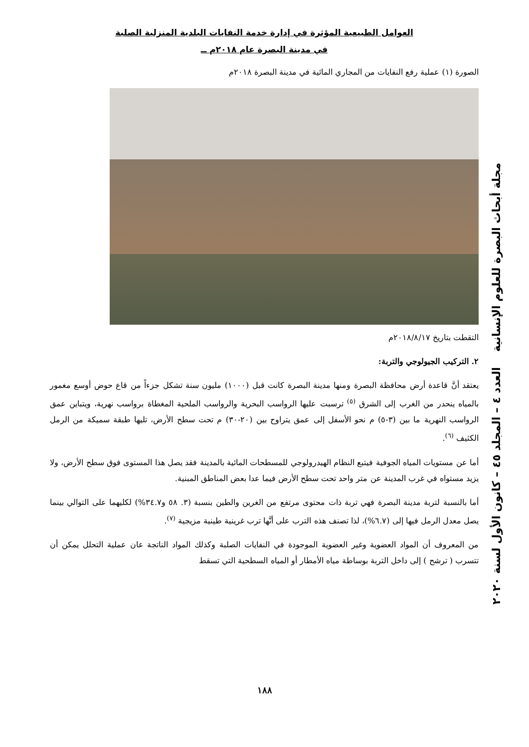العوامل الطبيعية المؤثرة في إدارة خدمة النفايات البلدية المنزلية الصلبة
في مدينة البصرة عام ٢٠١٨م ــ
الصورة (١) عملية رفع النفايات من المجاري المائية في مدينة البصرة ٢٠١٨م
التقطت بتاريخ ٢٠١٨/٨/١٧م
٢. التركيب الجيولوجي والتربة:
يعتقد أنَّ قاعدة أرض محافظة البصرة ومنها مدينة البصرة كانت قبل (١٠٠٠) مليون سنة تشكل جزءاً من قاع حوض أوسع مغمور بالمياه ينحدر من الغرب إلى الشرق <sup>(٥)</sup> ترسبت عليها الرواسب البحرية والرواسب الملحية المغطاة برواسب نهرية، ويتباين عمق الرواسب النهرية ما بين (٣-٥) م نحو الأسفل إلى عمق يتراوح بين (٢٠-٣٠) م تحت سطح الأرض، تليها طبقة سميكة من الرمل الكثيف <sup>(٦)</sup>.
أما عن مستويات المياه الجوفية فيتبع النظام الهيدرولوجي للمسطحات المائية بالمدينة فقد يصل هذا المستوى فوق سطح الأرض، ولا يزيد مستواه في غرب المدينة عن متر واحد تحت سطح الأرض فيما عدا بعض المناطق المبنية.
أما بالنسبة لتربة مدينة البصرة فهي تربة ذات محتوى مرتفع من الغرين والطين بنسبة (٣. ٥٨ و٣٤.٧%) لكليهما على التوالي بينما يصل معدل الرمل فيها إلى (٦.٧%)، لذا تصنف هذه الترب على أنَّها ترب غرينية طينية مزيجية <sup>(٧)</sup>.
من المعروف أن المواد العضوية وغير العضوية الموجودة في النفايات الصلبة وكذلك المواد الناتجة عان عملية التحلل يمكن أن تتسرب ( ترشح ) إلى داخل التربة بوساطة مياه الأمطار أو المياه السطحية التي تسقط
مجلة أبحاث البصرة للعلوم الإنسانية العدد ٤ – المجلد ٤٥ – كانون الأول لسنة ٢٠٢٠
١٨٨